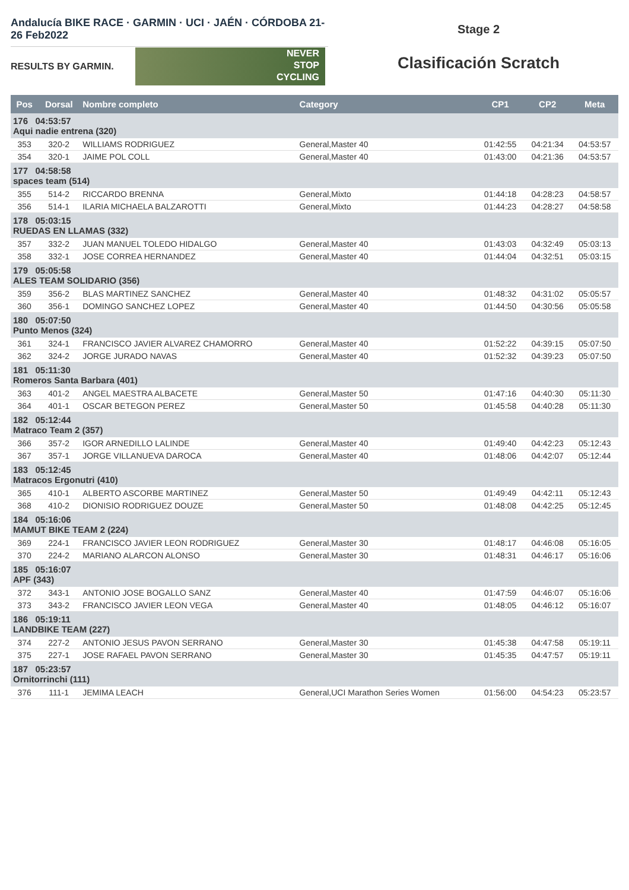Andalucía BIKE RACE · GARMIN · UCI · JAÉN · CÓRDOBA 21-26 Feb2022
RESULTS BY GARMIN.
NEVER
STOP
CYCLING
Stage 2
Clasificación Scratch
| Pos | Dorsal | Nombre completo | Category | CP1 | CP2 | Meta |
| --- | --- | --- | --- | --- | --- | --- |
| 176 04:53:57 Aqui nadie entrena (320) | | | | | | |
| 353 | 320-2 | WILLIAMS RODRIGUEZ | General,Master 40 | 01:42:55 | 04:21:34 | 04:53:57 |
| 354 | 320-1 | JAIME POL COLL | General,Master 40 | 01:43:00 | 04:21:36 | 04:53:57 |
| 177 04:58:58 spaces team (514) | | | | | | |
| 355 | 514-2 | RICCARDO BRENNA | General,Mixto | 01:44:18 | 04:28:23 | 04:58:57 |
| 356 | 514-1 | ILARIA MICHAELA BALZAROTTI | General,Mixto | 01:44:23 | 04:28:27 | 04:58:58 |
| 178 05:03:15 RUEDAS EN LLAMAS (332) | | | | | | |
| 357 | 332-2 | JUAN MANUEL TOLEDO HIDALGO | General,Master 40 | 01:43:03 | 04:32:49 | 05:03:13 |
| 358 | 332-1 | JOSE CORREA HERNANDEZ | General,Master 40 | 01:44:04 | 04:32:51 | 05:03:15 |
| 179 05:05:58 ALES TEAM SOLIDARIO (356) | | | | | | |
| 359 | 356-2 | BLAS MARTINEZ SANCHEZ | General,Master 40 | 01:48:32 | 04:31:02 | 05:05:57 |
| 360 | 356-1 | DOMINGO SANCHEZ LOPEZ | General,Master 40 | 01:44:50 | 04:30:56 | 05:05:58 |
| 180 05:07:50 Punto Menos (324) | | | | | | |
| 361 | 324-1 | FRANCISCO JAVIER ALVAREZ CHAMORRO | General,Master 40 | 01:52:22 | 04:39:15 | 05:07:50 |
| 362 | 324-2 | JORGE JURADO NAVAS | General,Master 40 | 01:52:32 | 04:39:23 | 05:07:50 |
| 181 05:11:30 Romeros Santa Barbara (401) | | | | | | |
| 363 | 401-2 | ANGEL MAESTRA ALBACETE | General,Master 50 | 01:47:16 | 04:40:30 | 05:11:30 |
| 364 | 401-1 | OSCAR BETEGON PEREZ | General,Master 50 | 01:45:58 | 04:40:28 | 05:11:30 |
| 182 05:12:44 Matraco Team 2 (357) | | | | | | |
| 366 | 357-2 | IGOR ARNEDILLO LALINDE | General,Master 40 | 01:49:40 | 04:42:23 | 05:12:43 |
| 367 | 357-1 | JORGE VILLANUEVA DAROCA | General,Master 40 | 01:48:06 | 04:42:07 | 05:12:44 |
| 183 05:12:45 Matracos Ergonutri (410) | | | | | | |
| 365 | 410-1 | ALBERTO ASCORBE MARTINEZ | General,Master 50 | 01:49:49 | 04:42:11 | 05:12:43 |
| 368 | 410-2 | DIONISIO RODRIGUEZ DOUZE | General,Master 50 | 01:48:08 | 04:42:25 | 05:12:45 |
| 184 05:16:06 MAMUT BIKE TEAM 2 (224) | | | | | | |
| 369 | 224-1 | FRANCISCO JAVIER LEON RODRIGUEZ | General,Master 30 | 01:48:17 | 04:46:08 | 05:16:05 |
| 370 | 224-2 | MARIANO ALARCON ALONSO | General,Master 30 | 01:48:31 | 04:46:17 | 05:16:06 |
| 185 05:16:07 APF (343) | | | | | | |
| 372 | 343-1 | ANTONIO JOSE BOGALLO SANZ | General,Master 40 | 01:47:59 | 04:46:07 | 05:16:06 |
| 373 | 343-2 | FRANCISCO JAVIER LEON VEGA | General,Master 40 | 01:48:05 | 04:46:12 | 05:16:07 |
| 186 05:19:11 LANDBIKE TEAM (227) | | | | | | |
| 374 | 227-2 | ANTONIO JESUS PAVON SERRANO | General,Master 30 | 01:45:38 | 04:47:58 | 05:19:11 |
| 375 | 227-1 | JOSE RAFAEL PAVON SERRANO | General,Master 30 | 01:45:35 | 04:47:57 | 05:19:11 |
| 187 05:23:57 Ornitorrinchi (111) | | | | | | |
| 376 | 111-1 | JEMIMA LEACH | General,UCI Marathon Series Women | 01:56:00 | 04:54:23 | 05:23:57 |